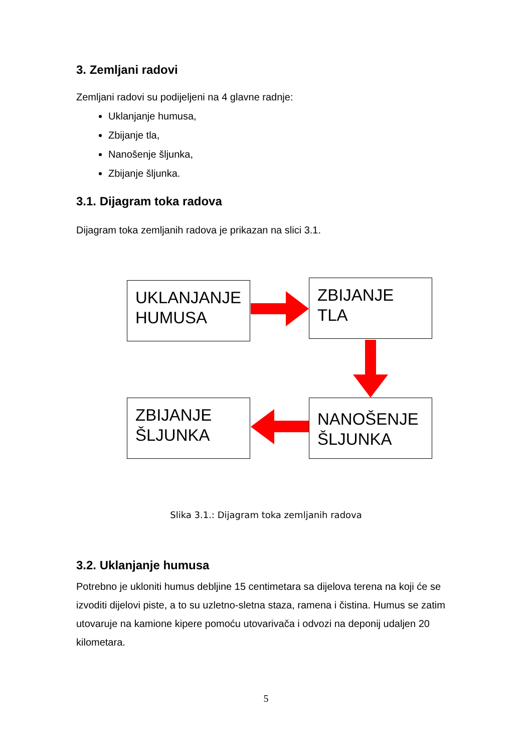3. Zemljani radovi
Zemljani radovi su podijeljeni na 4 glavne radnje:
Uklanjanje humusa,
Zbijanje tla,
Nanošenje šljunka,
Zbijanje šljunka.
3.1. Dijagram toka radova
Dijagram toka zemljanih radova je prikazan na slici 3.1.
UKLANJANJE HUMUSA
ZBIJANJE TLA
ZBIJANJE ŠLJUNKA
NANOŠENJE ŠLJUNKA
Slika 3.1.: Dijagram toka zemljanih radova
3.2. Uklanjanje humusa
Potrebno je ukloniti humus debljine 15 centimetara sa dijelova terena na koji će se izvoditi dijelovi piste, a to su uzletno-sletna staza, ramena i čistina. Humus se zatim utovaruje na kamione kipere pomoću utovarivača i odvozi na deponij udaljen 20 kilometara.
5